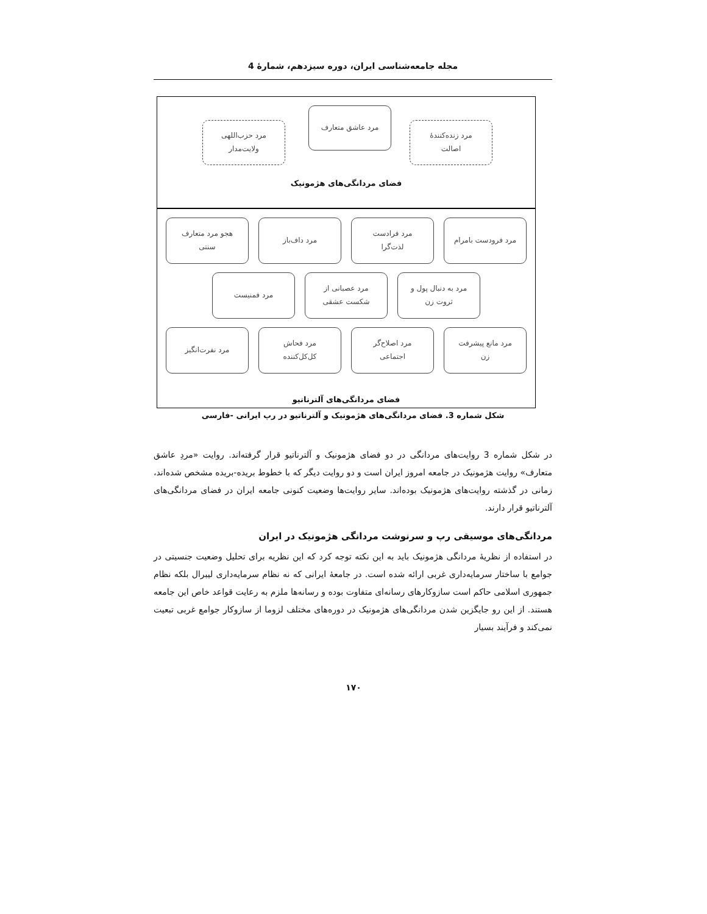مجله جامعه‌شناسی ایران، دوره سیزدهم، شمارهٔ 4
مرد زنده‌کنندهٔ
اصالت
مرد عاشق متعارف
مرد حزب‌اللهی
ولایت‌مدار
فضای مردانگی‌های هژمونیک
مرد فرودست بامرام مرد فرادست
لذت‌گرا
مرد داف‌باز هجو مرد متعارف
سنتی
مرد به دنبال پول و
ثروت زن
مرد عصبانی از
شکست عشقی
مرد فمنیست
مرد مانع پیشرفت
زن
مرد اصلاح‌گر
اجتماعی
مرد فحاش
کل‌کل‌کننده
مرد نفرت‌انگیز
فضای مردانگی‌های آلترناتیو
شکل شماره 3. فضای مردانگی‌های هژمونیک و آلترناتیو در رپ ایرانی -فارسی
در شکل شماره 3 روایت‌های مردانگی در دو فضای هژمونیک و آلترناتیو قرار گرفته‌اند. روایت «مردِ عاشق متعارف» روایت هژمونیک در جامعه امروز ایران است و دو روایت دیگر که با خطوط بریده-بریده مشخص شده‌اند، زمانی در گذشته روایت‌های هژمونیک بوده‌اند. سایر روایت‌ها وضعیت کنونی جامعه ایران در فضای مردانگی‌های آلترناتیو قرار دارند.
مردانگی‌های موسیقی رپ و سرنوشت مردانگی هژمونیک در ایران
در استفاده از نظریهٔ مردانگی هژمونیک باید به این نکته توجه کرد که این نظریه برای تحلیل وضعیت جنسیتی در جوامع با ساختار سرمایه‌داری غربی ارائه شده است. در جامعهٔ ایرانی که نه نظام سرمایه‌داری لیبرال بلکه نظام جمهوری اسلامی حاکم است سازوکارهای رسانه‌ای متفاوت بوده و رسانه‌ها ملزم به رعایت قواعد خاص این جامعه هستند. از این رو جایگزین شدن مردانگی‌های هژمونیک در دوره‌های مختلف لزوما از سازوکار جوامع غربی تبعیت نمی‌کند و فرآیند بسیار
۱۷۰